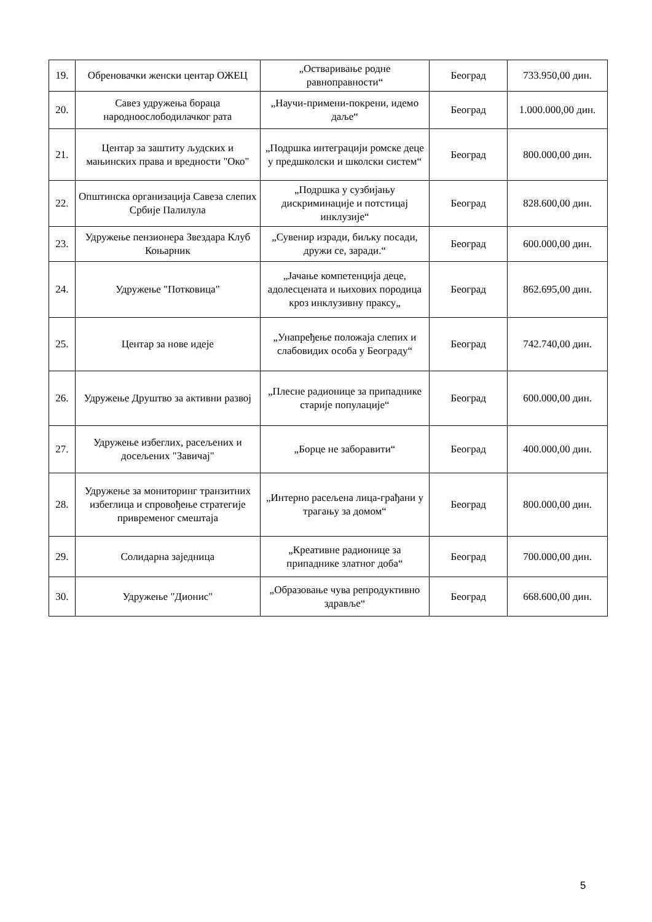| 19. | Обреновачки женски центар ОЖЕЦ | „Остваривање родне равноправности“ | Београд | 733.950,00 дин. |
| 20. | Савез удружења бораца народноослободилачког рата | „Научи-примени-покрени, идемо даље“ | Београд | 1.000.000,00 дин. |
| 21. | Центар за заштиту људских и мањинских права и вредности "Око" | „Подршка интеграцији ромске деце у предшколски и школски систем“ | Београд | 800.000,00 дин. |
| 22. | Општинска организација Савеза слепих Србије Палилула | „Подршка у сузбијању дискриминације и потстицај инклузије“ | Београд | 828.600,00 дин. |
| 23. | Удружење пензионера Звездара Клуб Коњарник | „Сувенир изради, биљку посади, дружи се, заради.“ | Београд | 600.000,00 дин. |
| 24. | Удружење "Потковица" | „Јачање компетенција деце, адолесцената и њихових породица кроз инклузивну праксу„ | Београд | 862.695,00 дин. |
| 25. | Центар за нове идеје | „Унапређење положаја слепих и слабовидих особа у Београду“ | Београд | 742.740,00 дин. |
| 26. | Удружење Друштво за активни развој | „Плесне радионице за припаднике старије популације“ | Београд | 600.000,00 дин. |
| 27. | Удружење избеглих, расељених и досељених "Завичај" | „Борце не заборавити“ | Београд | 400.000,00 дин. |
| 28. | Удружење за мониторинг транзитних избеглица и спровођење стратегије привременог смештаја | „Интерно расељена лица-грађани у трагању за домом“ | Београд | 800.000,00 дин. |
| 29. | Солидарна заједница | „Креативне радионице за припаднике златног доба“ | Београд | 700.000,00 дин. |
| 30. | Удружење "Дионис" | „Образовање чува репродуктивно здравље“ | Београд | 668.600,00 дин. |
5